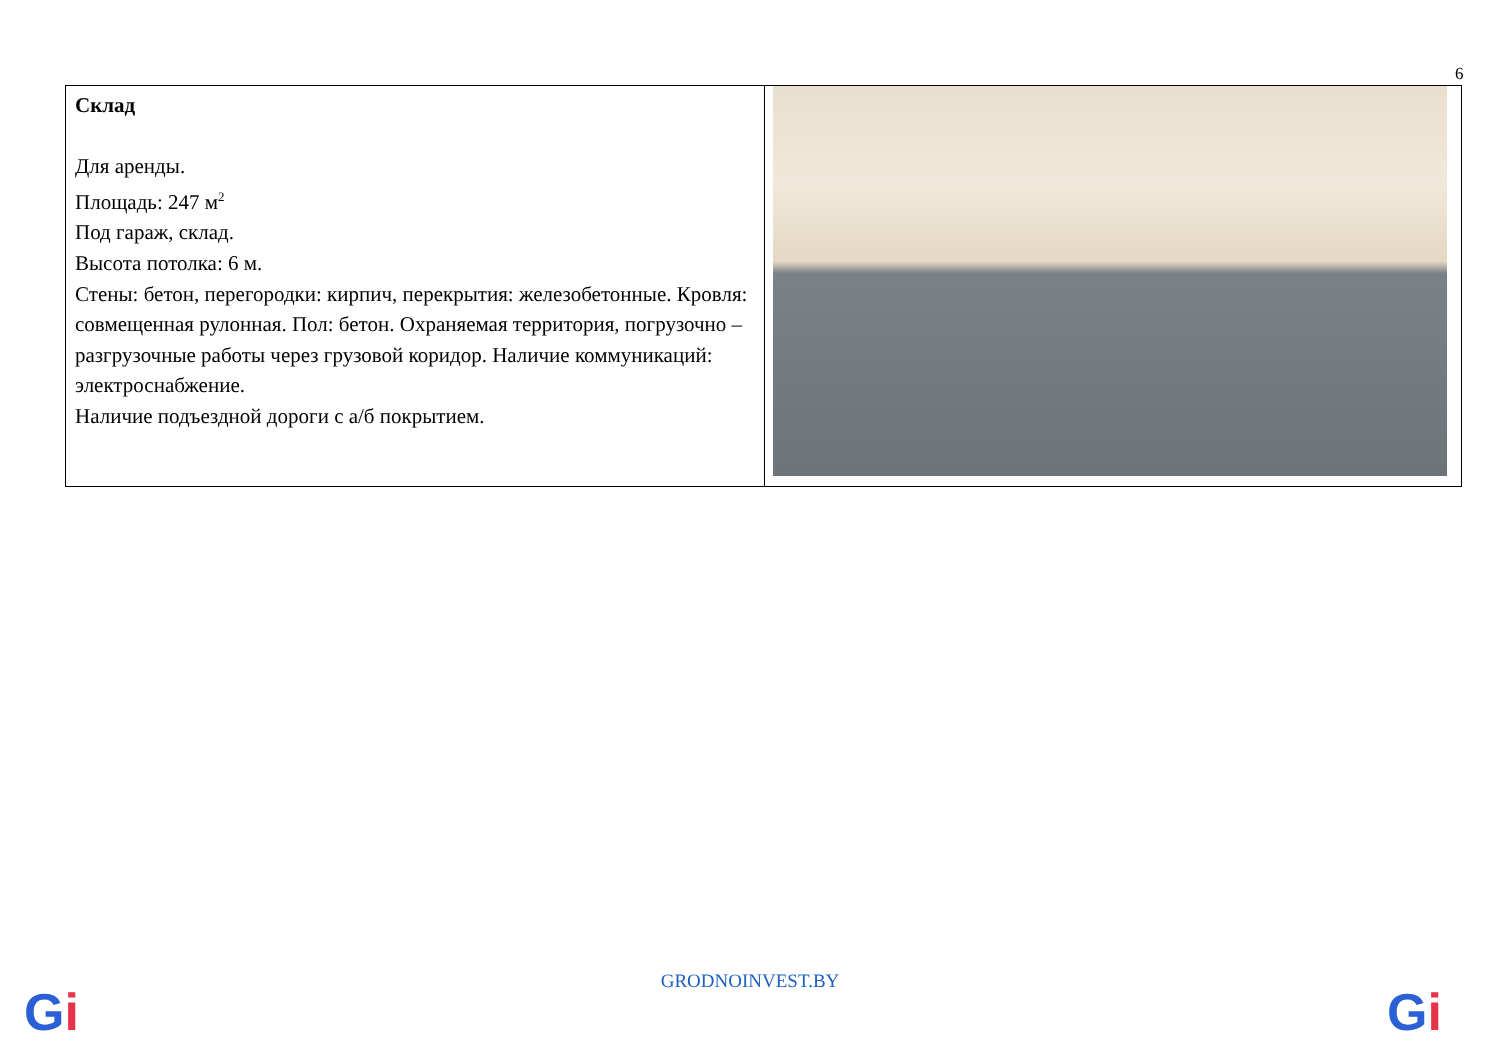6
| Склад Для аренды. Площадь: 247 м<sup>2</sup> Под гараж, склад. Высота потолка: 6 м. Стены: бетон, перегородки: кирпич, перекрытия: железобетонные. Кровля: совмещенная рулонная. Пол: бетон. Охраняемая территория, погрузочно – разгрузочные работы через грузовой коридор. Наличие коммуникаций: электроснабжение. Наличие подъездной дороги с а/б покрытием. | |
GRODNOINVEST.BY
Gi Gi